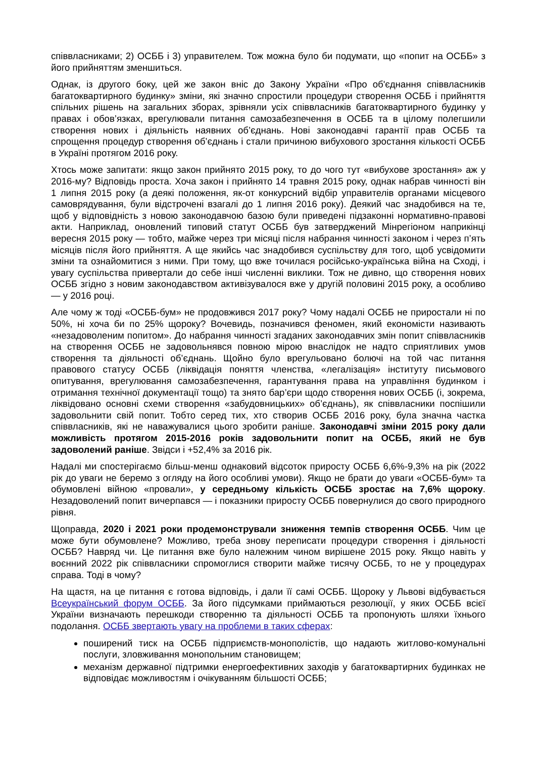співвласниками; 2) ОСББ і 3) управителем. Тож можна було би подумати, що «попит на ОСББ» з його прийняттям зменшиться.
Однак, із другого боку, цей же закон вніс до Закону України «Про об'єднання співвласників багатоквартирного будинку» зміни, які значно спростили процедури створення ОСББ і прийняття спільних рішень на загальних зборах, зрівняли усіх співвласників багатоквартирного будинку у правах і обов’язках, врегулювали питання самозабезпечення в ОСББ та в цілому полегшили створення нових і діяльність наявних об’єднань. Нові законодавчі гарантії прав ОСББ та спрощення процедур створення об’єднань і стали причиною вибухового зростання кількості ОСББ в Україні протягом 2016 року.
Хтось може запитати: якщо закон прийнято 2015 року, то до чого тут «вибухове зростання» аж у 2016-му? Відповідь проста. Хоча закон і прийнято 14 травня 2015 року, однак набрав чинності він 1 липня 2015 року (а деякі положення, як-от конкурсний відбір управителів органами місцевого самоврядування, були відстрочені взагалі до 1 липня 2016 року). Деякий час знадобився на те, щоб у відповідність з новою законодавчою базою були приведені підзаконні нормативно-правові акти. Наприклад, оновлений типовий статут ОСББ був затверджений Мінрегіоном наприкінці вересня 2015 року — тобто, майже через три місяці після набрання чинності законом і через п’ять місяців після його прийняття. А ще якийсь час знадобився суспільству для того, щоб усвідомити зміни та ознайомитися з ними. При тому, що вже точилася російсько-українська війна на Сході, і увагу суспільства привертали до себе інші численні виклики. Тож не дивно, що створення нових ОСББ згідно з новим законодавством активізувалося вже у другій половині 2015 року, а особливо — у 2016 році.
Але чому ж тоді «ОСББ-бум» не продовжився 2017 року? Чому надалі ОСББ не приростали ні по 50%, ні хоча би по 25% щороку? Вочевидь, позначився феномен, який економісти називають «незадоволеним попитом». До набрання чинності згаданих законодавчих змін попит співвласників на створення ОСББ не задовольнявся повною мірою внаслідок не надто сприятливих умов створення та діяльності об’єднань. Щойно було врегульовано болючі на той час питання правового статусу ОСББ (ліквідація поняття членства, «легалізація» інституту письмового опитування, врегулювання самозабезпечення, гарантування права на управління будинком і отримання технічної документації тощо) та знято бар’єри щодо створення нових ОСББ (і, зокрема, ліквідовано основні схеми створення «забудовницьких» об’єднань), як співвласники поспішили задовольнити свій попит. Тобто серед тих, хто створив ОСББ 2016 року, була значна частка співвласників, які не наважувалися цього зробити раніше. Законодавчі зміни 2015 року дали можливість протягом 2015-2016 років задовольнити попит на ОСББ, який не був задоволений раніше. Звідси і +52,4% за 2016 рік.
Надалі ми спостерігаємо більш-менш однаковий відсоток приросту ОСББ 6,6%-9,3% на рік (2022 рік до уваги не беремо з огляду на його особливі умови). Якщо не брати до уваги «ОСББ-бум» та обумовлені війною «провали», у середньому кількість ОСББ зростає на 7,6% щороку. Незадоволений попит вичерпався — і показники приросту ОСББ повернулися до свого природного рівня.
Щоправда, 2020 і 2021 роки продемонстрували зниження темпів створення ОСББ. Чим це може бути обумовлене? Можливо, треба знову переписати процедури створення і діяльності ОСББ? Навряд чи. Це питання вже було належним чином вирішене 2015 року. Якщо навіть у воєнний 2022 рік співвласники спромоглися створити майже тисячу ОСББ, то не у процедурах справа. Тоді в чому?
На щастя, на це питання є готова відповідь, і дали її самі ОСББ. Щороку у Львові відбувається Всеукраїнський форум ОСББ. За його підсумками приймаються резолюції, у яких ОСББ всієї України визначають перешкоди створенню та діяльності ОСББ та пропонують шляхи їхнього подолання. ОСББ звертають увагу на проблеми в таких сферах:
поширений тиск на ОСББ підприємств-монополістів, що надають житлово-комунальні послуги, зловживання монопольним становищем;
механізм державної підтримки енергоефективних заходів у багатоквартирних будинках не відповідає можливостям і очікуванням більшості ОСББ;